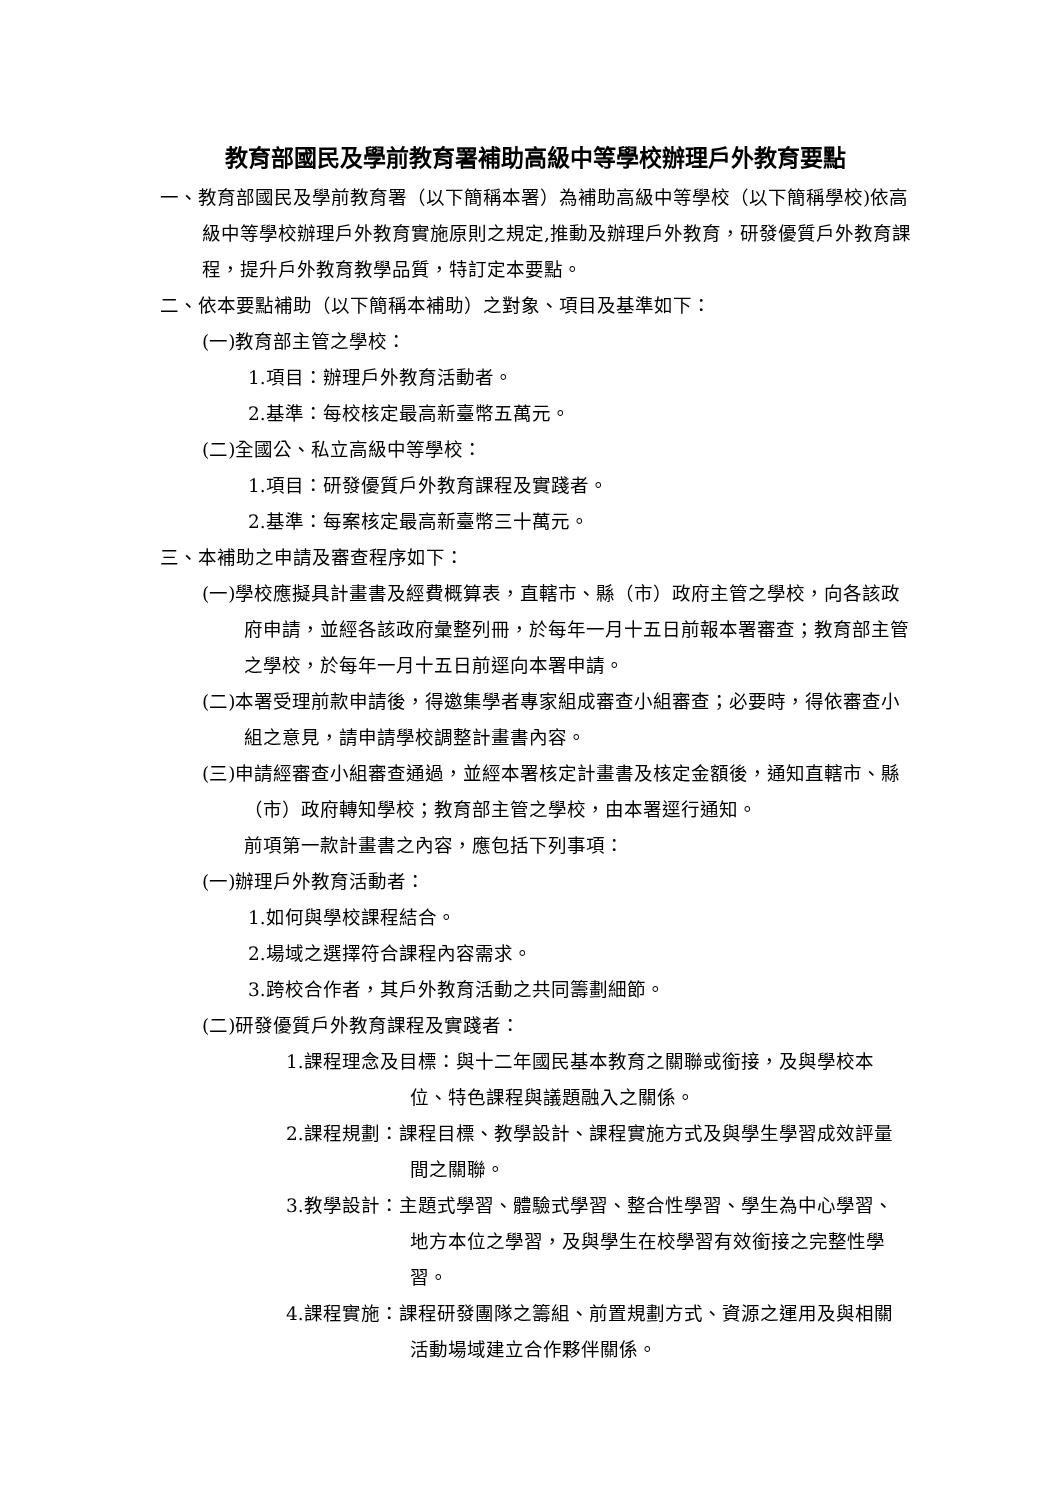教育部國民及學前教育署補助高級中等學校辦理戶外教育要點
一、教育部國民及學前教育署（以下簡稱本署）為補助高級中等學校（以下簡稱學校)依高級中等學校辦理戶外教育實施原則之規定,推動及辦理戶外教育，研發優質戶外教育課程，提升戶外教育教學品質，特訂定本要點。
二、依本要點補助（以下簡稱本補助）之對象、項目及基準如下：
(一)教育部主管之學校：
1.項目：辦理戶外教育活動者。
2.基準：每校核定最高新臺幣五萬元。
(二)全國公、私立高級中等學校：
1.項目：研發優質戶外教育課程及實踐者。
2.基準：每案核定最高新臺幣三十萬元。
三、本補助之申請及審查程序如下：
(一)學校應擬具計畫書及經費概算表，直轄市、縣（市）政府主管之學校，向各該政府申請，並經各該政府彙整列冊，於每年一月十五日前報本署審查；教育部主管之學校，於每年一月十五日前逕向本署申請。
(二)本署受理前款申請後，得邀集學者專家組成審查小組審查；必要時，得依審查小組之意見，請申請學校調整計畫書內容。
(三)申請經審查小組審查通過，並經本署核定計畫書及核定金額後，通知直轄市、縣（市）政府轉知學校；教育部主管之學校，由本署逕行通知。
前項第一款計畫書之內容，應包括下列事項：
(一)辦理戶外教育活動者：
1.如何與學校課程結合。
2.場域之選擇符合課程內容需求。
3.跨校合作者，其戶外教育活動之共同籌劃細節。
(二)研發優質戶外教育課程及實踐者：
1.課程理念及目標：與十二年國民基本教育之關聯或銜接，及與學校本位、特色課程與議題融入之關係。
2.課程規劃：課程目標、教學設計、課程實施方式及與學生學習成效評量間之關聯。
3.教學設計：主題式學習、體驗式學習、整合性學習、學生為中心學習、地方本位之學習，及與學生在校學習有效銜接之完整性學習。
4.課程實施：課程研發團隊之籌組、前置規劃方式、資源之運用及與相關活動場域建立合作夥伴關係。